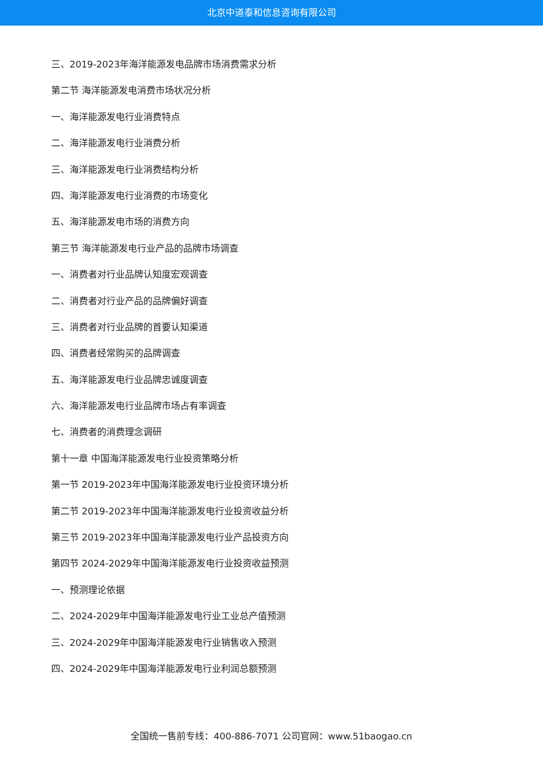北京中道泰和信息咨询有限公司
三、2019-2023年海洋能源发电品牌市场消费需求分析
第二节 海洋能源发电消费市场状况分析
一、海洋能源发电行业消费特点
二、海洋能源发电行业消费分析
三、海洋能源发电行业消费结构分析
四、海洋能源发电行业消费的市场变化
五、海洋能源发电市场的消费方向
第三节 海洋能源发电行业产品的品牌市场调查
一、消费者对行业品牌认知度宏观调查
二、消费者对行业产品的品牌偏好调查
三、消费者对行业品牌的首要认知渠道
四、消费者经常购买的品牌调查
五、海洋能源发电行业品牌忠诚度调查
六、海洋能源发电行业品牌市场占有率调查
七、消费者的消费理念调研
第十一章 中国海洋能源发电行业投资策略分析
第一节 2019-2023年中国海洋能源发电行业投资环境分析
第二节 2019-2023年中国海洋能源发电行业投资收益分析
第三节 2019-2023年中国海洋能源发电行业产品投资方向
第四节 2024-2029年中国海洋能源发电行业投资收益预测
一、预测理论依据
二、2024-2029年中国海洋能源发电行业工业总产值预测
三、2024-2029年中国海洋能源发电行业销售收入预测
四、2024-2029年中国海洋能源发电行业利润总额预测
全国统一售前专线：400-886-7071 公司官网：www.51baogao.cn